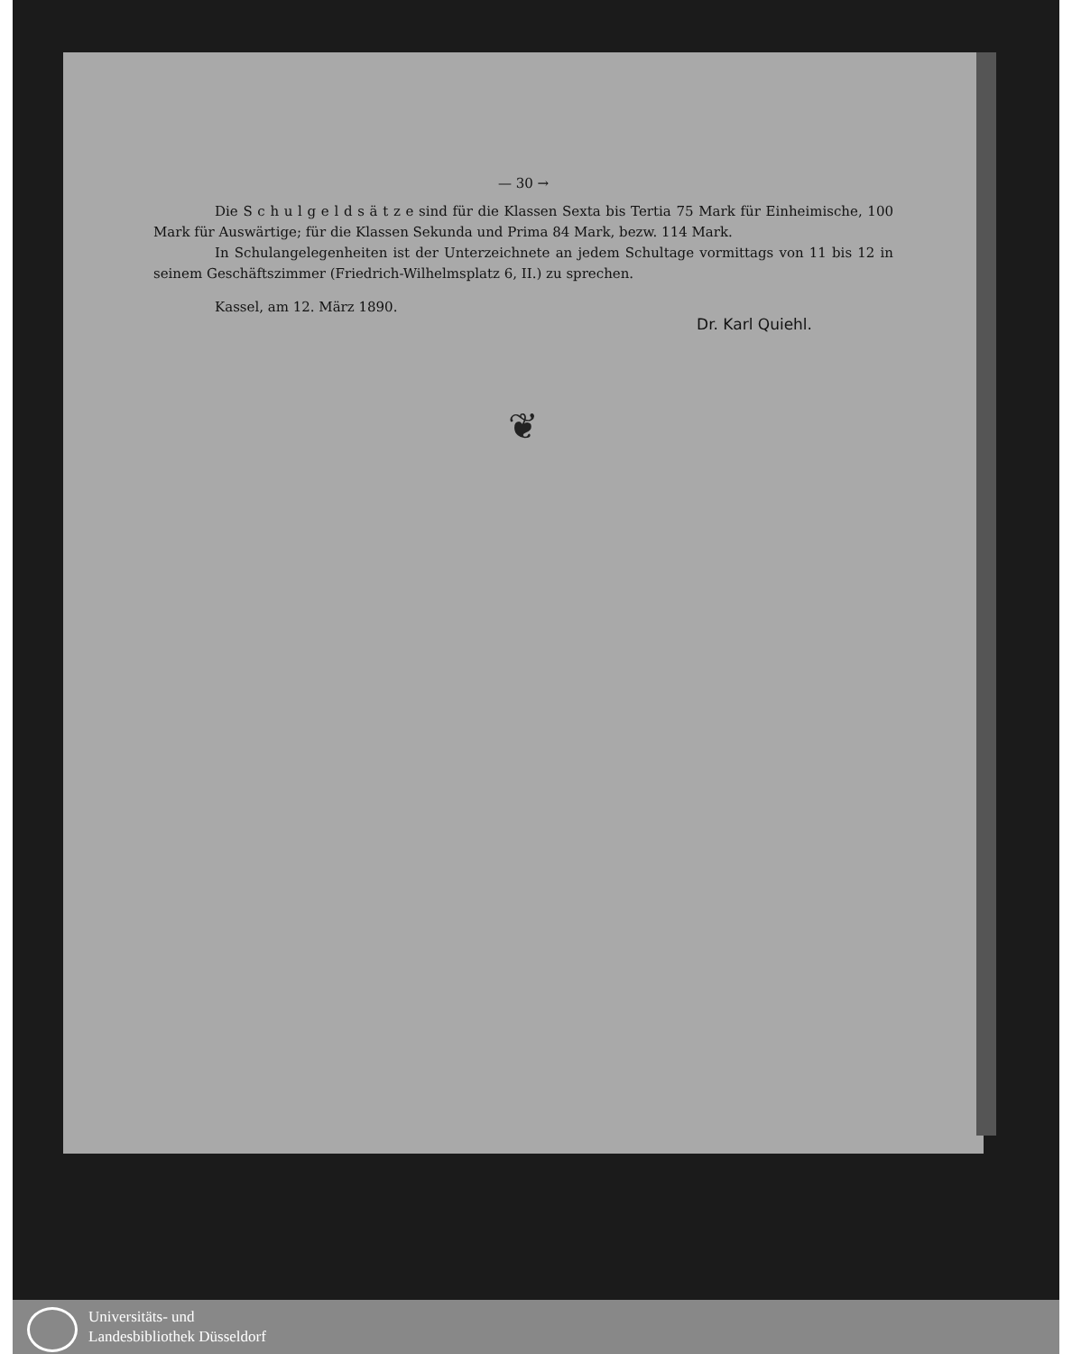— 30 →
Die S c h u l g e l d s ä t z e sind für die Klassen Sexta bis Tertia 75 Mark für Einheimische, 100 Mark für Auswärtige; für die Klassen Sekunda und Prima 84 Mark, bezw. 114 Mark.
In Schulangelegenheiten ist der Unterzeichnete an jedem Schultage vormittags von 11 bis 12 in seinem Geschäftszimmer (Friedrich-Wilhelmsplatz 6, II.) zu sprechen.
Kassel, am 12. März 1890.
Dr. Karl Quiehl.
❦
Universitäts- und
Landesbibliothek Düsseldorf